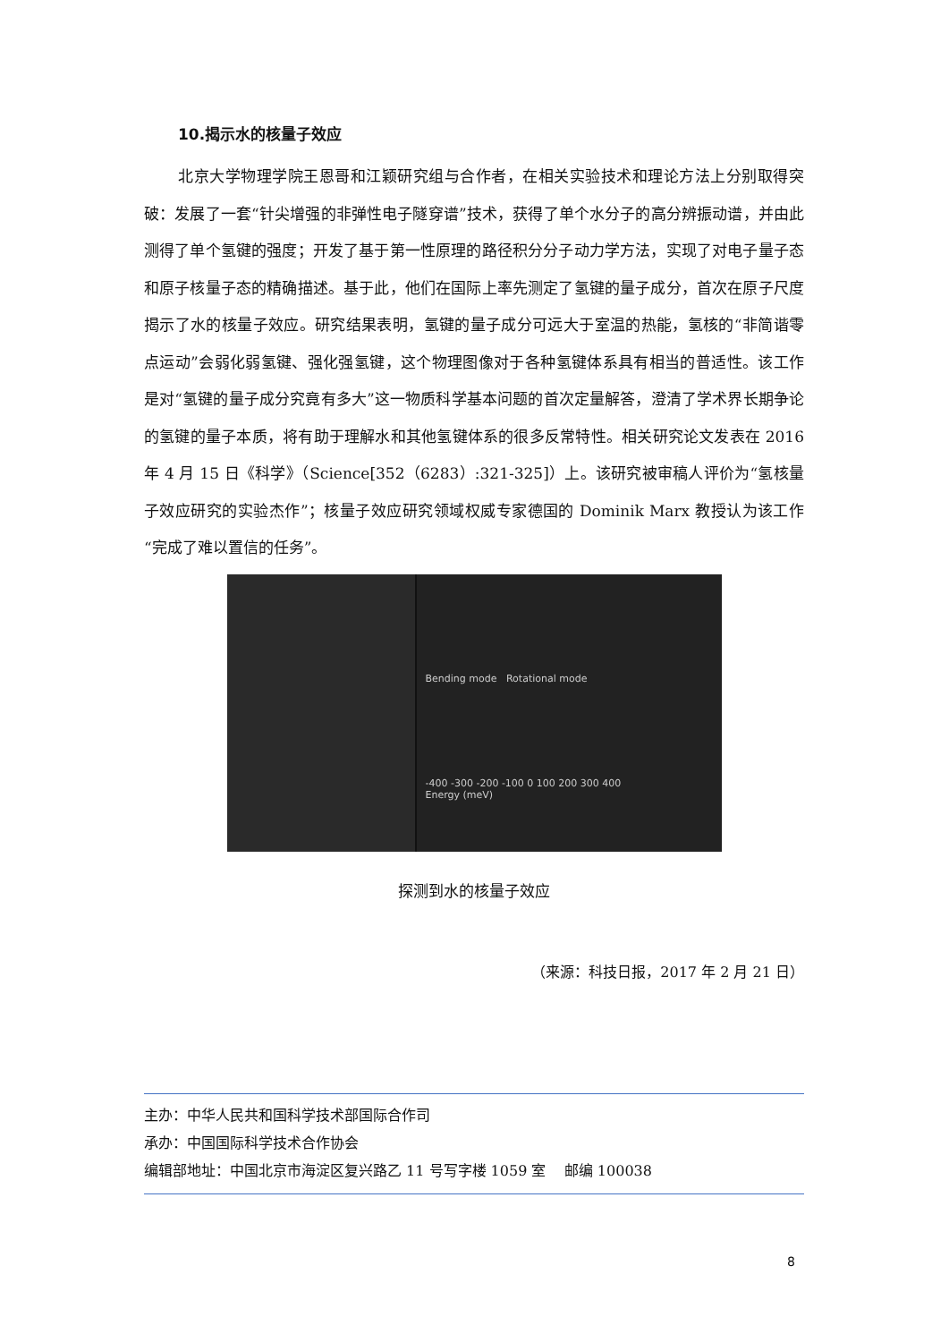10.揭示水的核量子效应
北京大学物理学院王恩哥和江颖研究组与合作者，在相关实验技术和理论方法上分别取得突破：发展了一套“针尖增强的非弹性电子隧穿谱”技术，获得了单个水分子的高分辨振动谱，并由此测得了单个氢键的强度；开发了基于第一性原理的路径积分分子动力学方法，实现了对电子量子态和原子核量子态的精确描述。基于此，他们在国际上率先测定了氢键的量子成分，首次在原子尺度揭示了水的核量子效应。研究结果表明，氢键的量子成分可远大于室温的热能，氢核的“非简谐零点运动”会弱化弱氢键、强化强氢键，这个物理图像对于各种氢键体系具有相当的普适性。该工作是对“氢键的量子成分究竟有多大”这一物质科学基本问题的首次定量解答，澄清了学术界长期争论的氢键的量子本质，将有助于理解水和其他氢键体系的很多反常特性。相关研究论文发表在 2016 年 4 月 15 日《科学》（Science[352（6283）:321-325]）上。该研究被审稿人评价为“氢核量子效应研究的实验杰作”；核量子效应研究领域权威专家德国的 Dominik Marx 教授认为该工作“完成了难以置信的任务”。
Bending mode Rotational mode
-400 -300 -200 -100 0 100 200 300 400
Energy (meV)
探测到水的核量子效应
（来源：科技日报，2017 年 2 月 21 日）
主办：中华人民共和国科学技术部国际合作司
承办：中国国际科学技术合作协会
编辑部地址：中国北京市海淀区复兴路乙 11 号写字楼 1059 室 邮编 100038
8